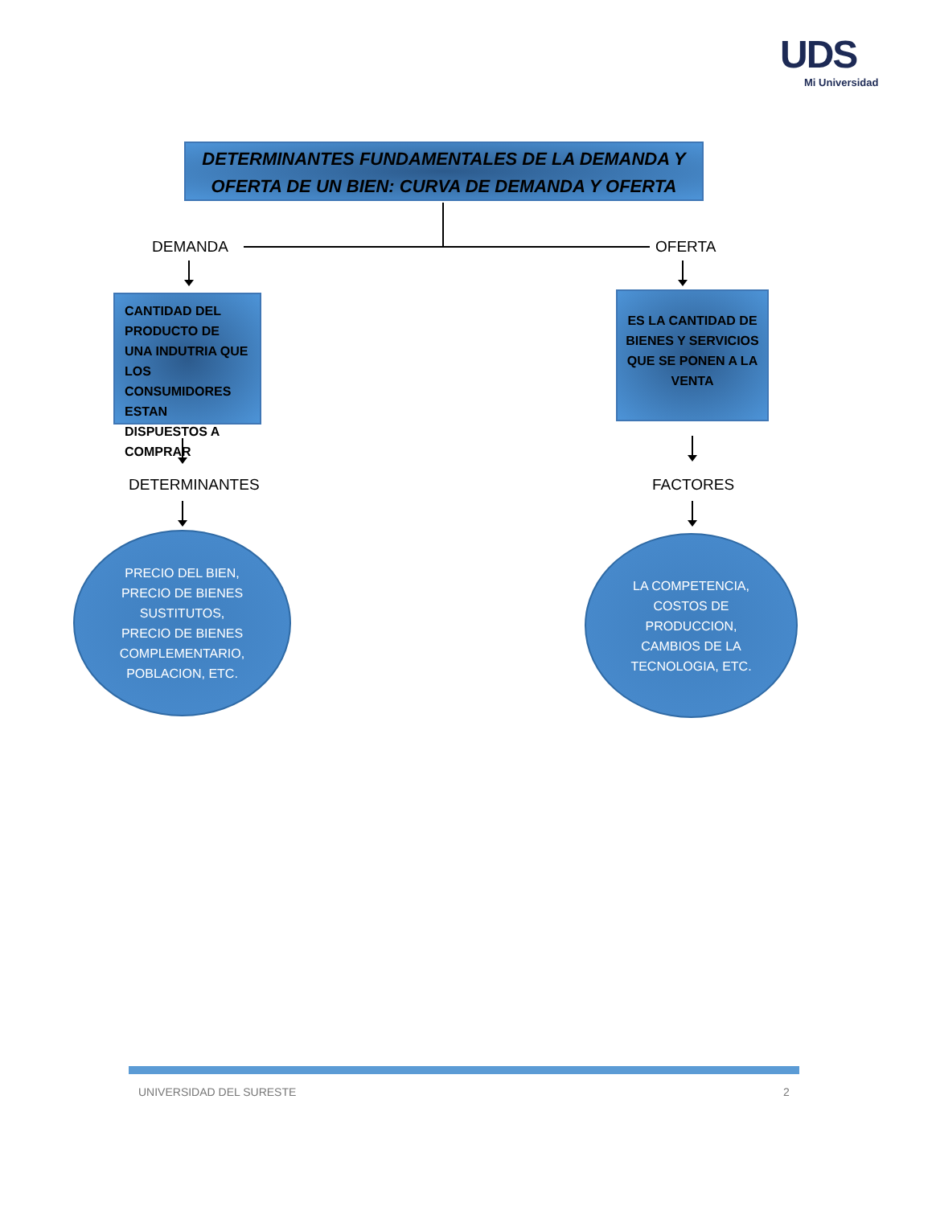UDS
Mi Universidad
DETERMINANTES FUNDAMENTALES DE LA DEMANDA Y OFERTA DE UN BIEN: CURVA DE DEMANDA Y OFERTA
DEMANDA OFERTA
CANTIDAD DEL PRODUCTO DE UNA INDUTRIA QUE LOS CONSUMIDORES ESTAN DISPUESTOS A COMPRAR
ES LA CANTIDAD DE BIENES Y SERVICIOS QUE SE PONEN A LA VENTA
DETERMINANTES FACTORES
PRECIO DEL BIEN, PRECIO DE BIENES SUSTITUTOS, PRECIO DE BIENES COMPLEMENTARIO, POBLACION, ETC.
LA COMPETENCIA, COSTOS DE PRODUCCION, CAMBIOS DE LA TECNOLOGIA, ETC.
UNIVERSIDAD DEL SURESTE 2